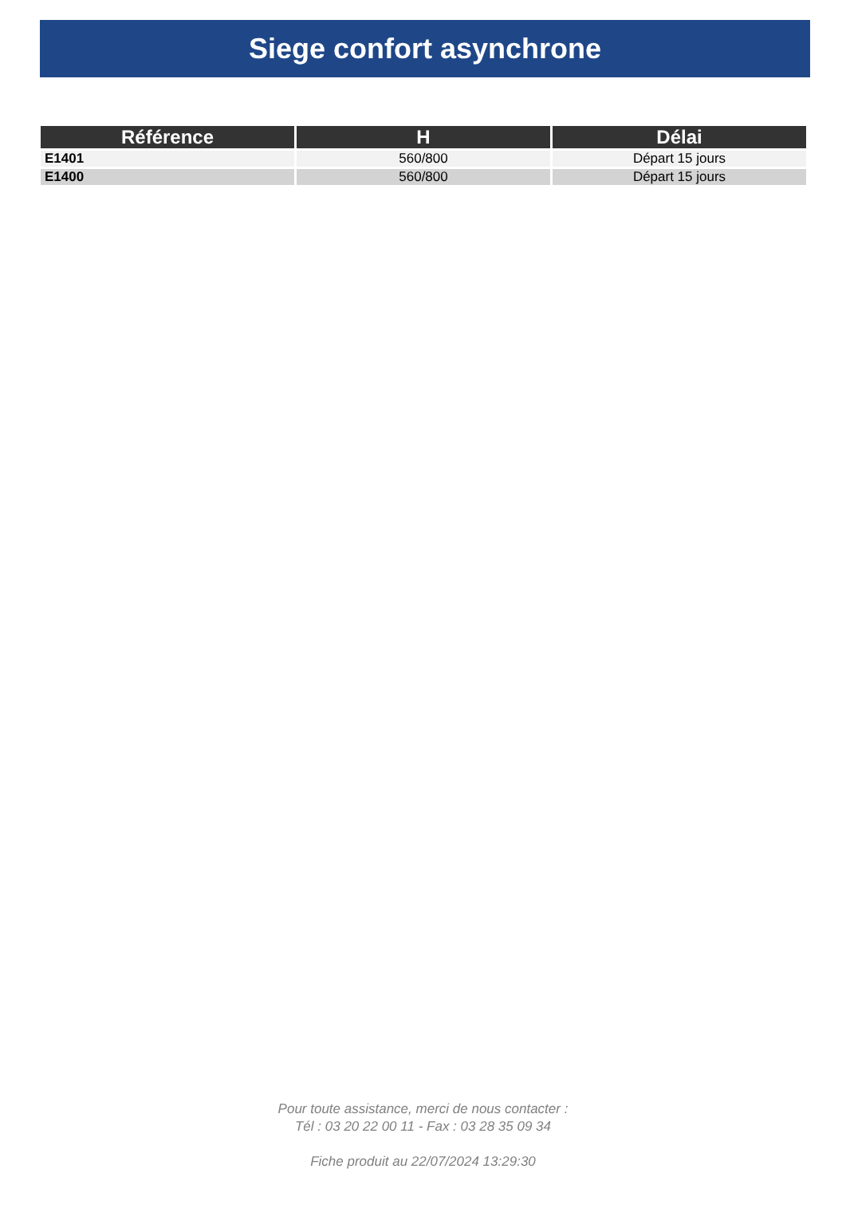Siege confort asynchrone
| Référence | H | Délai |
| --- | --- | --- |
| E1401 | 560/800 | Départ 15 jours |
| E1400 | 560/800 | Départ 15 jours |
Pour toute assistance, merci de nous contacter :
Tél : 03 20 22 00 11 - Fax : 03 28 35 09 34
Fiche produit au 22/07/2024 13:29:30